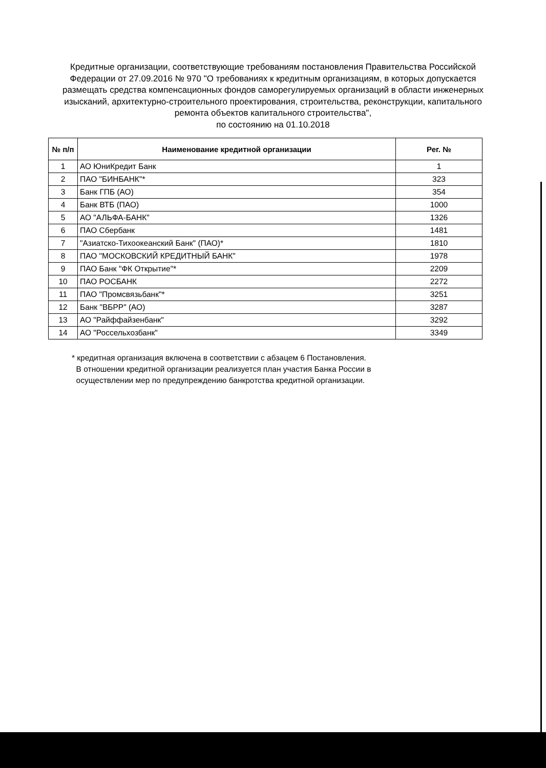Кредитные организации, соответствующие требованиям постановления Правительства Российской Федерации от 27.09.2016 № 970 "О требованиях к кредитным организациям, в которых допускается размещать средства компенсационных фондов саморегулируемых организаций в области инженерных изысканий, архитектурно-строительного проектирования, строительства, реконструкции, капитального ремонта объектов капитального строительства",
по состоянию на 01.10.2018
| № п/п | Наименование кредитной организации | Рег. № |
| --- | --- | --- |
| 1 | АО ЮниКредит Банк | 1 |
| 2 | ПАО "БИНБАНК"* | 323 |
| 3 | Банк ГПБ (АО) | 354 |
| 4 | Банк ВТБ (ПАО) | 1000 |
| 5 | АО "АЛЬФА-БАНК" | 1326 |
| 6 | ПАО Сбербанк | 1481 |
| 7 | "Азиатско-Тихоокеанский Банк" (ПАО)* | 1810 |
| 8 | ПАО "МОСКОВСКИЙ КРЕДИТНЫЙ БАНК" | 1978 |
| 9 | ПАО Банк "ФК Открытие"* | 2209 |
| 10 | ПАО РОСБАНК | 2272 |
| 11 | ПАО "Промсвязьбанк"* | 3251 |
| 12 | Банк "ВБРР" (АО) | 3287 |
| 13 | АО "Райффайзенбанк" | 3292 |
| 14 | АО "Россельхозбанк" | 3349 |
* кредитная организация включена в соответствии с абзацем 6 Постановления.
В отношении кредитной организации реализуется план участия Банка России в
осуществлении мер по предупреждению банкротства кредитной организации.